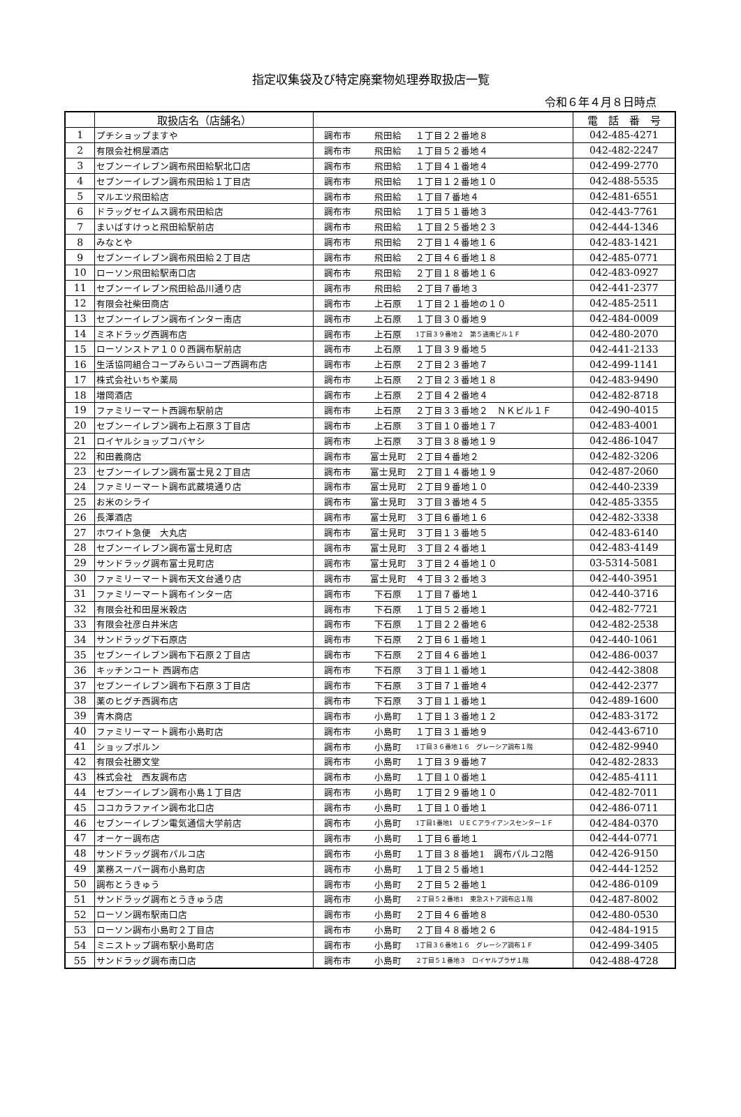指定収集袋及び特定廃棄物処理券取扱店一覧
令和６年４月８日時点
| | 取扱店名（店舗名） | | | | 電 話 番 号 |
| --- | --- | --- | --- | --- | --- |
| 1 | プチショップますや | 調布市 | 飛田給 | １丁目２２番地８ | 042-485-4271 |
| 2 | 有限会社桐屋酒店 | 調布市 | 飛田給 | １丁目５２番地４ | 042-482-2247 |
| 3 | セブンーイレブン調布飛田給駅北口店 | 調布市 | 飛田給 | １丁目４１番地４ | 042-499-2770 |
| 4 | セブンーイレブン調布飛田給１丁目店 | 調布市 | 飛田給 | １丁目１２番地１０ | 042-488-5535 |
| 5 | マルエツ飛田給店 | 調布市 | 飛田給 | １丁目７番地４ | 042-481-6551 |
| 6 | ドラッグセイムス調布飛田給店 | 調布市 | 飛田給 | １丁目５１番地３ | 042-443-7761 |
| 7 | まいばすけっと飛田給駅前店 | 調布市 | 飛田給 | １丁目２５番地２３ | 042-444-1346 |
| 8 | みなとや | 調布市 | 飛田給 | ２丁目１４番地１６ | 042-483-1421 |
| 9 | セブンーイレブン調布飛田給２丁目店 | 調布市 | 飛田給 | ２丁目４６番地１８ | 042-485-0771 |
| 10 | ローソン飛田給駅南口店 | 調布市 | 飛田給 | ２丁目１８番地１６ | 042-483-0927 |
| 11 | セブンーイレブン飛田給品川通り店 | 調布市 | 飛田給 | ２丁目７番地３ | 042-441-2377 |
| 12 | 有限会社柴田商店 | 調布市 | 上石原 | １丁目２１番地の１０ | 042-485-2511 |
| 13 | セブンーイレブン調布インター南店 | 調布市 | 上石原 | １丁目３０番地９ | 042-484-0009 |
| 14 | ミネドラッグ西調布店 | 調布市 | 上石原 | 1丁目３９番地２ 第５通南ビル１Ｆ | 042-480-2070 |
| 15 | ローソンストア１００西調布駅前店 | 調布市 | 上石原 | １丁目３９番地５ | 042-441-2133 |
| 16 | 生活協同組合コープみらいコープ西調布店 | 調布市 | 上石原 | ２丁目２３番地７ | 042-499-1141 |
| 17 | 株式会社いちや薬局 | 調布市 | 上石原 | ２丁目２３番地１８ | 042-483-9490 |
| 18 | 増岡酒店 | 調布市 | 上石原 | ２丁目４２番地４ | 042-482-8718 |
| 19 | ファミリーマート西調布駅前店 | 調布市 | 上石原 | ２丁目３３番地２ ＮＫビル１Ｆ | 042-490-4015 |
| 20 | セブンーイレブン調布上石原３丁目店 | 調布市 | 上石原 | ３丁目１０番地１７ | 042-483-4001 |
| 21 | ロイヤルショップコバヤシ | 調布市 | 上石原 | ３丁目３８番地１９ | 042-486-1047 |
| 22 | 和田義商店 | 調布市 | 富士見町 | ２丁目４番地２ | 042-482-3206 |
| 23 | セブンーイレブン調布富士見２丁目店 | 調布市 | 富士見町 | ２丁目１４番地１９ | 042-487-2060 |
| 24 | ファミリーマート調布武蔵境通り店 | 調布市 | 富士見町 | ２丁目９番地１０ | 042-440-2339 |
| 25 | お米のシライ | 調布市 | 富士見町 | ３丁目３番地４５ | 042-485-3355 |
| 26 | 長澤酒店 | 調布市 | 富士見町 | ３丁目６番地１６ | 042-482-3338 |
| 27 | ホワイト急便 大丸店 | 調布市 | 富士見町 | ３丁目１３番地５ | 042-483-6140 |
| 28 | セブンーイレブン調布富士見町店 | 調布市 | 富士見町 | ３丁目２４番地１ | 042-483-4149 |
| 29 | サンドラッグ調布富士見町店 | 調布市 | 富士見町 | ３丁目２４番地１０ | 03-5314-5081 |
| 30 | ファミリーマート調布天文台通り店 | 調布市 | 富士見町 | ４丁目３２番地３ | 042-440-3951 |
| 31 | ファミリーマート調布インター店 | 調布市 | 下石原 | １丁目７番地１ | 042-440-3716 |
| 32 | 有限会社和田屋米穀店 | 調布市 | 下石原 | １丁目５２番地１ | 042-482-7721 |
| 33 | 有限会社彦白井米店 | 調布市 | 下石原 | １丁目２２番地６ | 042-482-2538 |
| 34 | サンドラッグ下石原店 | 調布市 | 下石原 | ２丁目６１番地１ | 042-440-1061 |
| 35 | セブンーイレブン調布下石原２丁目店 | 調布市 | 下石原 | ２丁目４６番地１ | 042-486-0037 |
| 36 | キッチンコート 西調布店 | 調布市 | 下石原 | ３丁目１１番地１ | 042-442-3808 |
| 37 | セブンーイレブン調布下石原３丁目店 | 調布市 | 下石原 | ３丁目７１番地４ | 042-442-2377 |
| 38 | 薬のヒグチ西調布店 | 調布市 | 下石原 | ３丁目１１番地１ | 042-489-1600 |
| 39 | 青木商店 | 調布市 | 小島町 | １丁目１３番地１２ | 042-483-3172 |
| 40 | ファミリーマート調布小島町店 | 調布市 | 小島町 | １丁目３１番地９ | 042-443-6710 |
| 41 | ショップポルン | 調布市 | 小島町 | 1丁目３６番地１６ グレーシア調布１階 | 042-482-9940 |
| 42 | 有限会社勝文堂 | 調布市 | 小島町 | １丁目３９番地７ | 042-482-2833 |
| 43 | 株式会社 西友調布店 | 調布市 | 小島町 | １丁目１０番地１ | 042-485-4111 |
| 44 | セブンーイレブン調布小島１丁目店 | 調布市 | 小島町 | １丁目２９番地１０ | 042-482-7011 |
| 45 | ココカラファイン調布北口店 | 調布市 | 小島町 | １丁目１０番地１ | 042-486-0711 |
| 46 | セブンーイレブン電気通信大学前店 | 調布市 | 小島町 | 1丁目1番地1 ＵＥＣアライアンスセンター１Ｆ | 042-484-0370 |
| 47 | オーケー調布店 | 調布市 | 小島町 | １丁目６番地１ | 042-444-0771 |
| 48 | サンドラッグ調布パルコ店 | 調布市 | 小島町 | １丁目３８番地1 調布パルコ2階 | 042-426-9150 |
| 49 | 業務スーパー調布小島町店 | 調布市 | 小島町 | １丁目２５番地1 | 042-444-1252 |
| 50 | 調布とうきゅう | 調布市 | 小島町 | ２丁目５２番地１ | 042-486-0109 |
| 51 | サンドラッグ調布とうきゅう店 | 調布市 | 小島町 | ２丁目５２番地1 東急ストア調布店１階 | 042-487-8002 |
| 52 | ローソン調布駅南口店 | 調布市 | 小島町 | ２丁目４６番地８ | 042-480-0530 |
| 53 | ローソン調布小島町２丁目店 | 調布市 | 小島町 | ２丁目４８番地２６ | 042-484-1915 |
| 54 | ミニストップ調布駅小島町店 | 調布市 | 小島町 | 1丁目３６番地１６ グレーシア調布１Ｆ | 042-499-3405 |
| 55 | サンドラッグ調布南口店 | 調布市 | 小島町 | ２丁目５１番地３ ロイヤルプラザ１階 | 042-488-4728 |